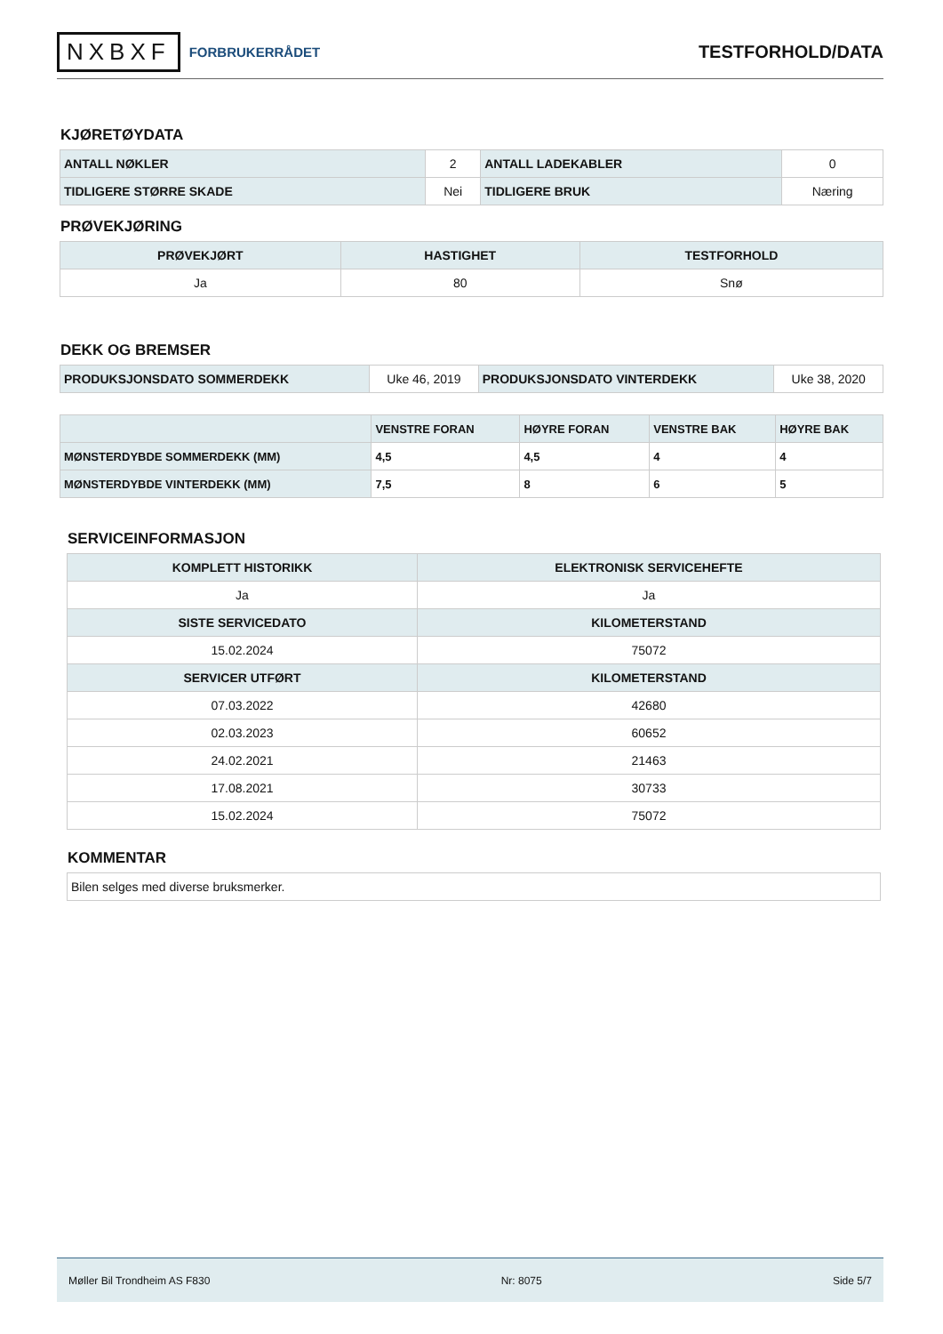NXBXF FORBRUKERRÅDET
TESTFORHOLD/DATA
KJØRETØYDATA
| ANTALL NØKLER | 2 | ANTALL LADEKABLER | 0 |
| TIDLIGERE STØRRE SKADE | Nei | TIDLIGERE BRUK | Næring |
PRØVEKJØRING
| PRØVEKJØRT | HASTIGHET | TESTFORHOLD |
| --- | --- | --- |
| Ja | 80 | Snø |
DEKK OG BREMSER
| PRODUKSJONSDATO SOMMERDEKK | Uke 46, 2019 | PRODUKSJONSDATO VINTERDEKK | Uke 38, 2020 |
| | VENSTRE FORAN | HØYRE FORAN | VENSTRE BAK | HØYRE BAK |
| --- | --- | --- | --- | --- |
| MØNSTERDYBDE SOMMERDEKK (MM) | 4,5 | 4,5 | 4 | 4 |
| MØNSTERDYBDE VINTERDEKK (MM) | 7,5 | 8 | 6 | 5 |
SERVICEINFORMASJON
| KOMPLETT HISTORIKK | ELEKTRONISK SERVICEHEFTE |
| --- | --- |
| Ja | Ja |
| SISTE SERVICEDATO | KILOMETERSTAND |
| 15.02.2024 | 75072 |
| SERVICER UTFØRT | KILOMETERSTAND |
| 07.03.2022 | 42680 |
| 02.03.2023 | 60652 |
| 24.02.2021 | 21463 |
| 17.08.2021 | 30733 |
| 15.02.2024 | 75072 |
KOMMENTAR
| Bilen selges med diverse bruksmerker. |
Møller Bil Trondheim AS F830 Nr: 8075 Side 5/7